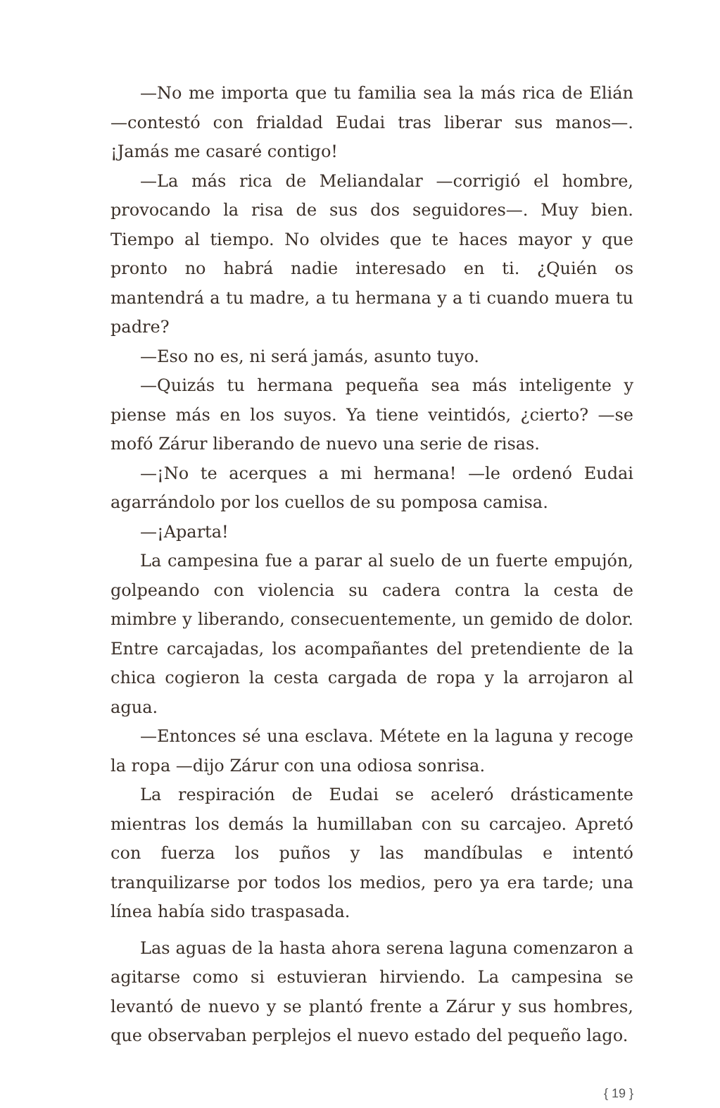—No me importa que tu familia sea la más rica de Elián —contestó con frialdad Eudai tras liberar sus manos—. ¡Jamás me casaré contigo!
—La más rica de Meliandalar —corrigió el hombre, provocando la risa de sus dos seguidores—. Muy bien. Tiempo al tiempo. No olvides que te haces mayor y que pronto no habrá nadie interesado en ti. ¿Quién os mantendrá a tu madre, a tu hermana y a ti cuando muera tu padre?
—Eso no es, ni será jamás, asunto tuyo.
—Quizás tu hermana pequeña sea más inteligente y piense más en los suyos. Ya tiene veintidós, ¿cierto? —se mofó Zárur liberando de nuevo una serie de risas.
—¡No te acerques a mi hermana! —le ordenó Eudai agarrándolo por los cuellos de su pomposa camisa.
—¡Aparta!
La campesina fue a parar al suelo de un fuerte empujón, golpeando con violencia su cadera contra la cesta de mimbre y liberando, consecuentemente, un gemido de dolor. Entre carcajadas, los acompañantes del pretendiente de la chica cogieron la cesta cargada de ropa y la arrojaron al agua.
—Entonces sé una esclava. Métete en la laguna y recoge la ropa —dijo Zárur con una odiosa sonrisa.
La respiración de Eudai se aceleró drásticamente mientras los demás la humillaban con su carcajeo. Apretó con fuerza los puños y las mandíbulas e intentó tranquilizarse por todos los medios, pero ya era tarde; una línea había sido traspasada.
Las aguas de la hasta ahora serena laguna comenzaron a agitarse como si estuvieran hirviendo. La campesina se levantó de nuevo y se plantó frente a Zárur y sus hombres, que observaban perplejos el nuevo estado del pequeño lago.
{ 19 }